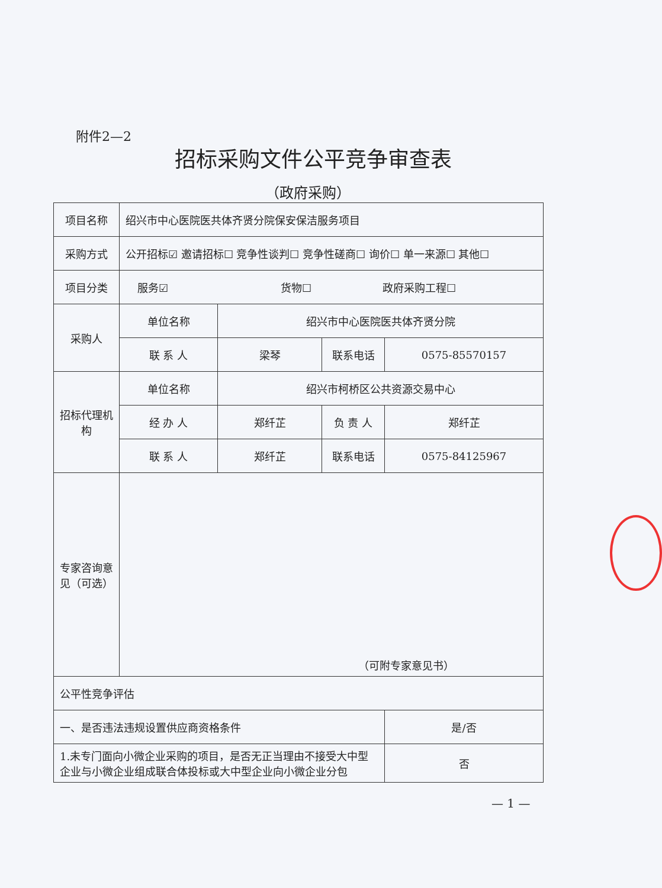附件2—2
招标采购文件公平竞争审查表
（政府采购）
| 项目名称 | 绍兴市中心医院医共体齐贤分院保安保洁服务项目 | | | |
| 采购方式 | 公开招标☑ 邀请招标☐ 竞争性谈判☐ 竞争性磋商☐ 询价☐ 单一来源☐ 其他☐ | | | |
| 项目分类 | 服务☑ 货物☐ 政府采购工程☐ | | | |
| 采购人 | 单位名称 | 绍兴市中心医院医共体齐贤分院 | | |
| | 联 系 人 | 梁琴 | 联系电话 | 0575-85570157 |
| 招标代理机构 | 单位名称 | 绍兴市柯桥区公共资源交易中心 | | |
| | 经 办 人 | 郑纤芷 | 负 责 人 | 郑纤芷 |
| | 联 系 人 | 郑纤芷 | 联系电话 | 0575-84125967 |
| 专家咨询意见（可选） | （可附专家意见书） | | | |
| 公平性竞争评估 | | | | |
| 一、是否违法违规设置供应商资格条件 | | | | 是/否 |
| 1.未专门面向小微企业采购的项目，是否无正当理由不接受大中型企业与小微企业组成联合体投标或大中型企业向小微企业分包 | | | | 否 |
— 1 —